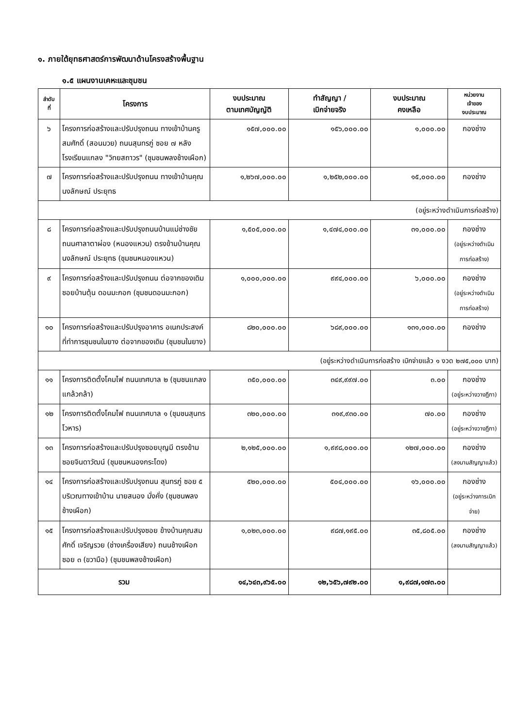๑. ภายใต้ยุทธศาสตร์การพัฒนาด้านโครงสร้างพื้นฐาน
๑.๕ แผนงานเคหะและชุมชน
| ลำดับ ที่ | โครงการ | งบประมาณ ตามเทศบัญญัติ | ทำสัญญา / เบิกจ่ายจริง | งบประมาณ คงเหลือ | หน่วยงาน เจ้าของ งบประมาณ |
| --- | --- | --- | --- | --- | --- |
| ๖ | โครงการก่อสร้างและปรับปรุงถนน ทางเข้าบ้านครูสมศักดิ์ (สอนมวย) ถนนสุนทรภู่ ซอย ๗ หลังโรงเรียนแกลง "วิทยสถาวร" (ชุมชนพลงช้างเผือก) | ๑๕๗,๐๐๐.๐๐ | ๑๕๖,๐๐๐.๐๐ | ๑,๐๐๐.๐๐ | กองช่าง |
| ๗ | โครงการก่อสร้างและปรับปรุงถนน ทางเข้าบ้านคุณนงลักษณ์ ประยุทธ | ๑,๒๖๗,๐๐๐.๐๐ | ๑,๒๕๒,๐๐๐.๐๐ | ๑๕,๐๐๐.๐๐ | กองช่าง |
| (อยู่ระหว่างดำเนินการก่อสร้าง) | | | | | |
| ๘ | โครงการก่อสร้างและปรับปรุงถนนบ้านแม่ช่างชัย ถนนศาลาตาผ่อง (หนองแหวน) ตรงข้ามบ้านคุณนงลักษณ์ ประยุทธ (ชุมชนหนองแหวน) | ๑,๕๐๕,๐๐๐.๐๐ | ๑,๔๗๔,๐๐๐.๐๐ | ๓๑,๐๐๐.๐๐ | กองช่าง (อยู่ระหว่างดำเนินการก่อสร้าง) |
| ๙ | โครงการก่อสร้างและปรับปรุงถนน ต่อจากของเดิม ซอยบ้านตุ้น ดอนมะกอก (ชุมชนดอนมะกอก) | ๑,๐๐๐,๐๐๐.๐๐ | ๙๙๔,๐๐๐.๐๐ | ๖,๐๐๐.๐๐ | กองช่าง (อยู่ระหว่างดำเนินการก่อสร้าง) |
| ๑๐ | โครงการก่อสร้างและปรับปรุงอาคาร อเนกประสงค์ที่ทำการชุมชนในยาง ต่อจากของเดิม (ชุมชนในยาง) | ๘๒๐,๐๐๐.๐๐ | ๖๘๙,๐๐๐.๐๐ | ๑๓๑,๐๐๐.๐๐ | กองช่าง |
| (อยู่ระหว่างดำเนินการก่อสร้าง เบิกจ่ายแล้ว ๑ งวด ๒๗๕,๐๐๐ บาท) | | | | | |
| ๑๑ | โครงการติดตั้งโคมไฟ ถนนเทศบาล ๒ (ชุมชนแกลงแกล้วกล้า) | ๓๕๐,๐๐๐.๐๐ | ๓๔๙,๙๙๗.๐๐ | ๓.๐๐ | กองช่าง (อยู่ระหว่างวางฎีกา) |
| ๑๒ | โครงการติดตั้งโคมไฟ ถนนเทศบาล ๑ (ชุมชนสุนทรโวหาร) | ๓๒๐,๐๐๐.๐๐ | ๓๑๙,๙๓๐.๐๐ | ๗๐.๐๐ | กองช่าง (อยู่ระหว่างวางฎีกา) |
| ๑๓ | โครงการก่อสร้างและปรับปรุงซอยบุญมี ตรงข้ามซอยจินดาวัฒน์ (ชุมชนหนองกระโดง) | ๒,๑๒๕,๐๐๐.๐๐ | ๑,๙๙๘,๐๐๐.๐๐ | ๑๒๗,๐๐๐.๐๐ | กองช่าง (ลงนามสัญญาแล้ว) |
| ๑๔ | โครงการก่อสร้างและปรับปรุงถนน สุนทรภู่ ซอย ๕ บริเวณทางเข้าบ้าน นายสนอง มั่งคั่ง (ชุมชนพลงช้างเผือก) | ๕๒๐,๐๐๐.๐๐ | ๕๐๔,๐๐๐.๐๐ | ๑๖,๐๐๐.๐๐ | กองช่าง (อยู่ระหว่างการเบิกจ่าย) |
| ๑๕ | โครงการก่อสร้างและปรับปรุงซอย ข้างบ้านคุณสมศักดิ์ เจริญรวย (ช่างเครื่องเสียง) ถนนช้างเผือก ซอย ๓ (ขวามือ) (ชุมชนพลงช้างเผือก) | ๑,๐๒๓,๐๐๐.๐๐ | ๙๘๗,๑๙๕.๐๐ | ๓๕,๘๐๕.๐๐ | กองช่าง (ลงนามสัญญาแล้ว) |
| รวม | | ๑๔,๖๔๓,๙๖๕.๐๐ | ๑๒,๖๕๖,๗๙๒.๐๐ | ๑,๙๘๗,๑๗๓.๐๐ | |